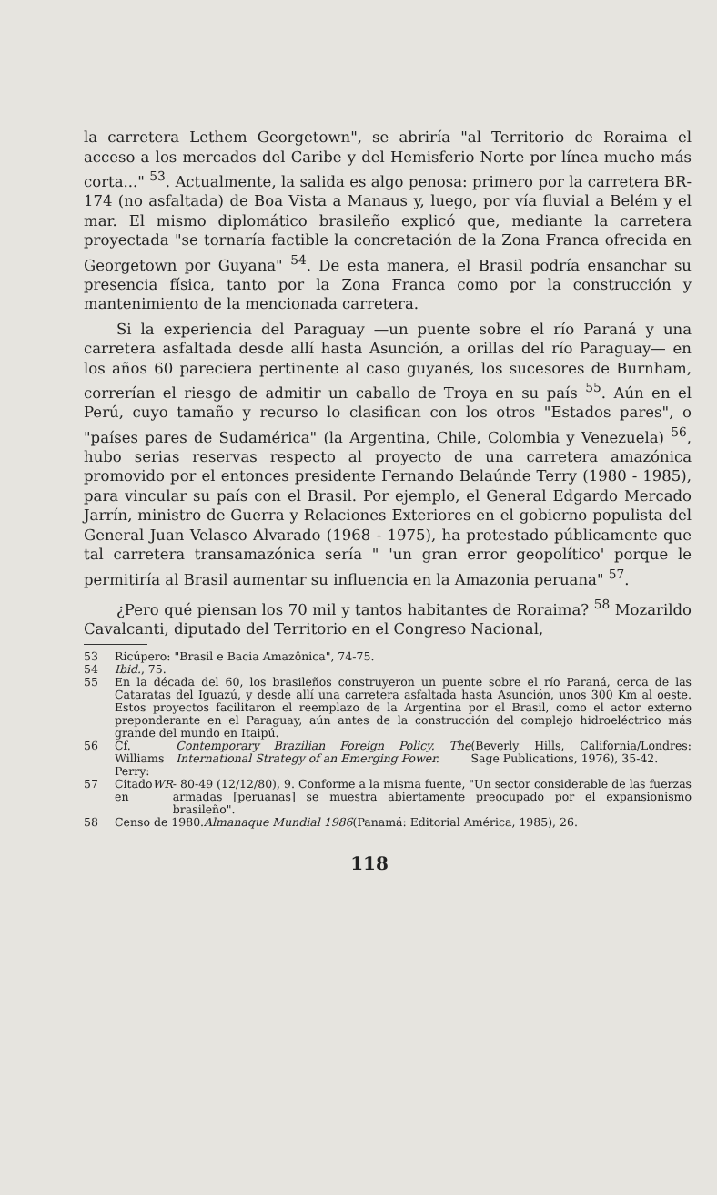la carretera Lethem Georgetown", se abriría "al Territorio de Roraima el acceso a los mercados del Caribe y del Hemisferio Norte por línea mucho más corta..." <sup>53</sup>. Actualmente, la salida es algo penosa: primero por la carretera BR-174 (no asfaltada) de Boa Vista a Manaus y, luego, por vía fluvial a Belém y el mar. El mismo diplomático brasileño explicó que, mediante la carretera proyectada "se tornaría factible la concretación de la Zona Franca ofrecida en Georgetown por Guyana" <sup>54</sup>. De esta manera, el Brasil podría ensanchar su presencia física, tanto por la Zona Franca como por la construcción y mantenimiento de la mencionada carretera.
Si la experiencia del Paraguay —un puente sobre el río Paraná y una carretera asfaltada desde allí hasta Asunción, a orillas del río Paraguay— en los años 60 pareciera pertinente al caso guyanés, los sucesores de Burnham, correrían el riesgo de admitir un caballo de Troya en su país <sup>55</sup>. Aún en el Perú, cuyo tamaño y recurso lo clasifican con los otros "Estados pares", o "países pares de Sudamérica" (la Argentina, Chile, Colombia y Venezuela) <sup>56</sup>, hubo serias reservas respecto al proyecto de una carretera amazónica promovido por el entonces presidente Fernando Belaúnde Terry (1980 - 1985), para vincular su país con el Brasil. Por ejemplo, el General Edgardo Mercado Jarrín, ministro de Guerra y Relaciones Exteriores en el gobierno populista del General Juan Velasco Alvarado (1968 - 1975), ha protestado públicamente que tal carretera transamazónica sería " 'un gran error geopolítico' porque le permitiría al Brasil aumentar su influencia en la Amazonia peruana" <sup>57</sup>.
¿Pero qué piensan los 70 mil y tantos habitantes de Roraima? <sup>58</sup> Mozarildo Cavalcanti, diputado del Territorio en el Congreso Nacional,
53 Ricúpero: "Brasil e Bacia Amazônica", 74-75.
54 Ibid., 75.
55 En la década del 60, los brasileños construyeron un puente sobre el río Paraná, cerca de las Cataratas del Iguazú, y desde allí una carretera asfaltada hasta Asunción, unos 300 Km al oeste. Estos proyectos facilitaron el reemplazo de la Argentina por el Brasil, como el actor externo preponderante en el Paraguay, aún antes de la construcción del complejo hidroeléctrico más grande del mundo en Itaipú.
56 Cf. Williams Perry: Contemporary Brazilian Foreign Policy. The International Strategy of an Emerging Power. (Beverly Hills, California/Londres: Sage Publications, 1976), 35-42.
57 Citado en WR - 80-49 (12/12/80), 9. Conforme a la misma fuente, "Un sector considerable de las fuerzas armadas [peruanas] se muestra abiertamente preocupado por el expansionismo brasileño".
58 Censo de 1980. Almanaque Mundial 1986 (Panamá: Editorial América, 1985), 26.
118